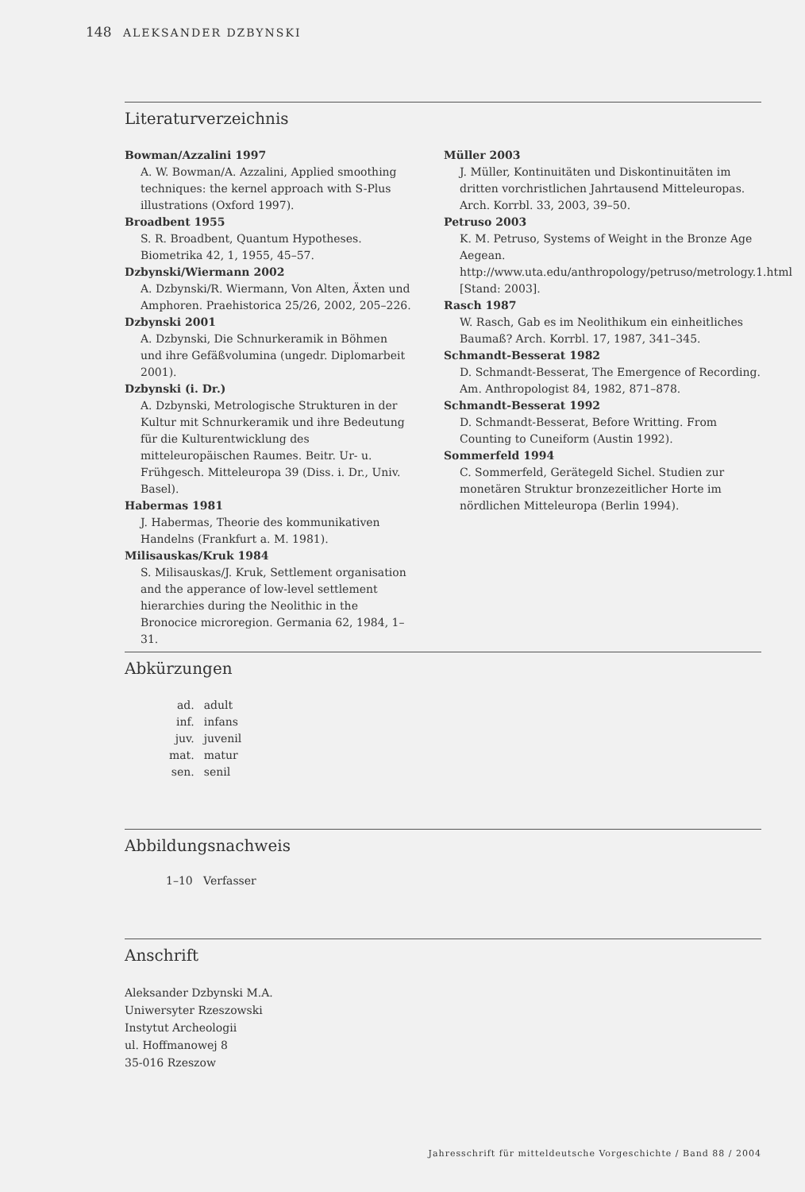148 ALEKSANDER DZBYNSKI
Literaturverzeichnis
Bowman/Azzalini 1997
A. W. Bowman/A. Azzalini, Applied smoothing techniques: the kernel approach with S-Plus illustrations (Oxford 1997).
Broadbent 1955
S. R. Broadbent, Quantum Hypotheses. Biometrika 42, 1, 1955, 45–57.
Dzbynski/Wiermann 2002
A. Dzbynski/R. Wiermann, Von Alten, Äxten und Amphoren. Praehistorica 25/26, 2002, 205–226.
Dzbynski 2001
A. Dzbynski, Die Schnurkeramik in Böhmen und ihre Gefäßvolumina (ungedr. Diplomarbeit 2001).
Dzbynski (i. Dr.)
A. Dzbynski, Metrologische Strukturen in der Kultur mit Schnurkeramik und ihre Bedeutung für die Kulturentwicklung des mitteleuropäischen Raumes. Beitr. Ur- u. Frühgesch. Mitteleuropa 39 (Diss. i. Dr., Univ. Basel).
Habermas 1981
J. Habermas, Theorie des kommunikativen Handelns (Frankfurt a. M. 1981).
Milisauskas/Kruk 1984
S. Milisauskas/J. Kruk, Settlement organisation and the apperance of low-level settlement hierarchies during the Neolithic in the Bronocice microregion. Germania 62, 1984, 1–31.
Müller 2003
J. Müller, Kontinuitäten und Diskontinuitäten im dritten vorchristlichen Jahrtausend Mitteleuropas. Arch. Korrbl. 33, 2003, 39–50.
Petruso 2003
K. M. Petruso, Systems of Weight in the Bronze Age Aegean. http://www.uta.edu/anthropology/petruso/metrology.1.html [Stand: 2003].
Rasch 1987
W. Rasch, Gab es im Neolithikum ein einheitliches Baumaß? Arch. Korrbl. 17, 1987, 341–345.
Schmandt-Besserat 1982
D. Schmandt-Besserat, The Emergence of Recording. Am. Anthropologist 84, 1982, 871–878.
Schmandt-Besserat 1992
D. Schmandt-Besserat, Before Writting. From Counting to Cuneiform (Austin 1992).
Sommerfeld 1994
C. Sommerfeld, Gerätegeld Sichel. Studien zur monetären Struktur bronzezeitlicher Horte im nördlichen Mitteleuropa (Berlin 1994).
Abkürzungen
| ad. | adult |
| inf. | infans |
| juv. | juvenil |
| mat. | matur |
| sen. | senil |
Abbildungsnachweis
1–10 Verfasser
Anschrift
Aleksander Dzbynski M.A.
Uniwersyter Rzeszowski
Instytut Archeologii
ul. Hoffmanowej 8
35-016 Rzeszow
Jahresschrift für mitteldeutsche Vorgeschichte / Band 88 / 2004